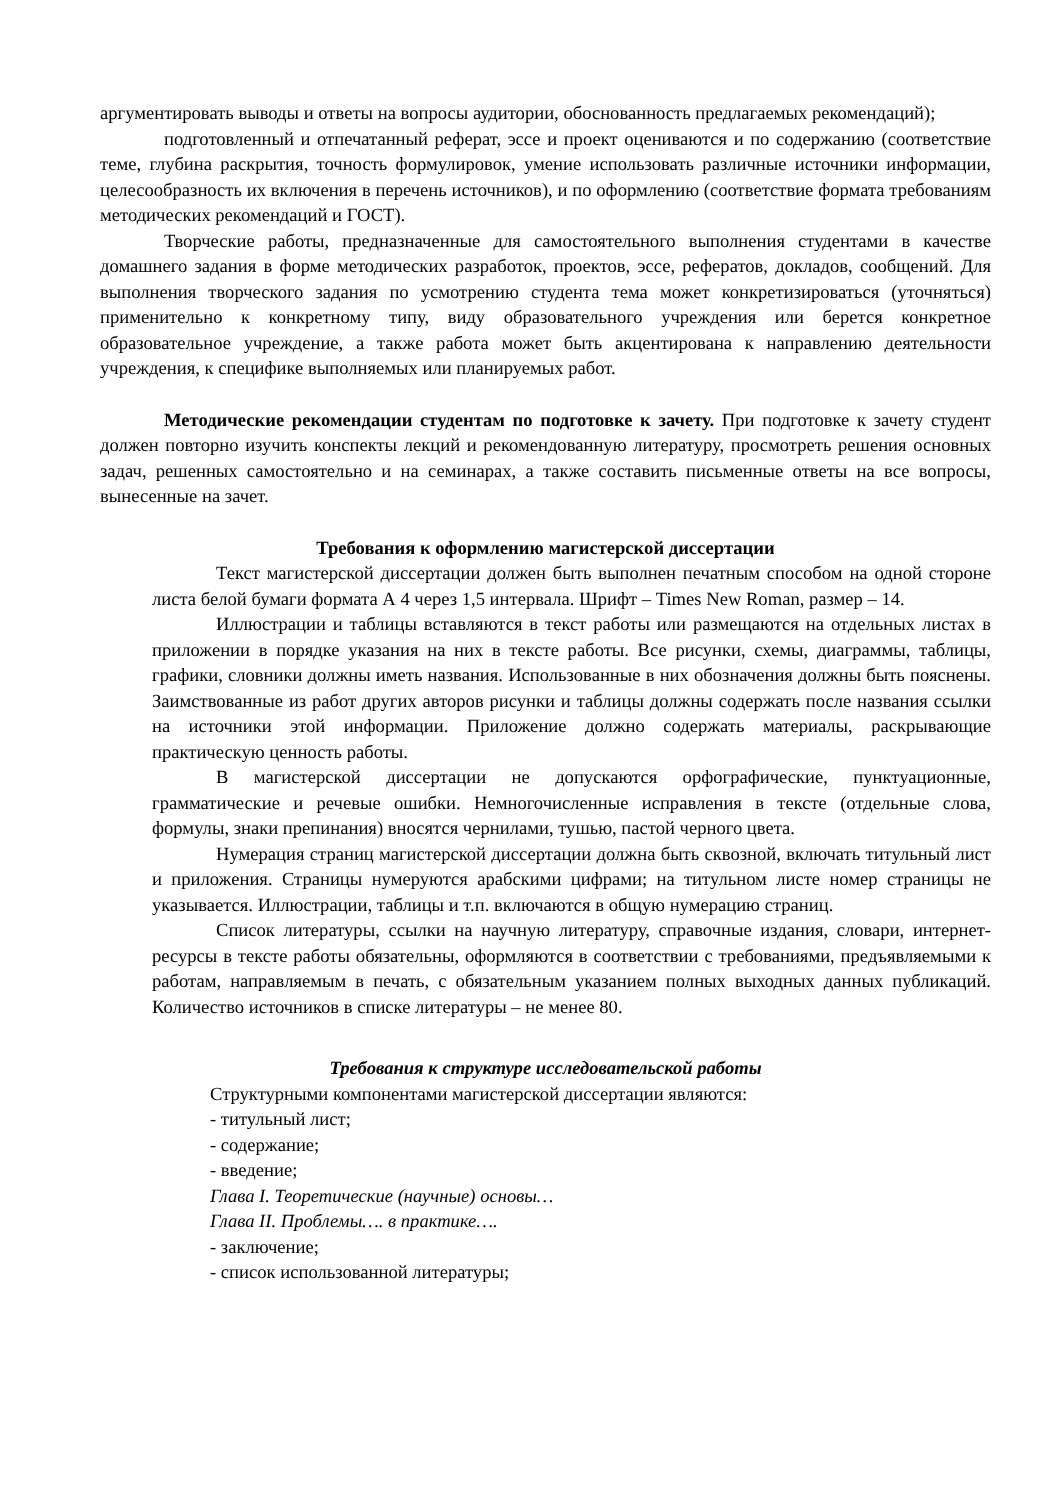аргументировать выводы и ответы на вопросы аудитории, обоснованность предлагаемых рекомендаций);
подготовленный и отпечатанный реферат, эссе и проект оцениваются и по содержанию (соответствие теме, глубина раскрытия, точность формулировок, умение использовать различные источники информации, целесообразность их включения в перечень источников), и по оформлению (соответствие формата требованиям методических рекомендаций и ГОСТ).
Творческие работы, предназначенные для самостоятельного выполнения студентами в качестве домашнего задания в форме методических разработок, проектов, эссе, рефератов, докладов, сообщений. Для выполнения творческого задания по усмотрению студента тема может конкретизироваться (уточняться) применительно к конкретному типу, виду образовательного учреждения или берется конкретное образовательное учреждение, а также работа может быть акцентирована к направлению деятельности учреждения, к специфике выполняемых или планируемых работ.
Методические рекомендации студентам по подготовке к зачету. При подготовке к зачету студент должен повторно изучить конспекты лекций и рекомендованную литературу, просмотреть решения основных задач, решенных самостоятельно и на семинарах, а также составить письменные ответы на все вопросы, вынесенные на зачет.
Требования к оформлению магистерской диссертации
Текст магистерской диссертации должен быть выполнен печатным способом на одной стороне листа белой бумаги формата А 4 через 1,5 интервала. Шрифт – Times New Roman, размер – 14.
Иллюстрации и таблицы вставляются в текст работы или размещаются на отдельных листах в приложении в порядке указания на них в тексте работы. Все рисунки, схемы, диаграммы, таблицы, графики, словники должны иметь названия. Использованные в них обозначения должны быть пояснены. Заимствованные из работ других авторов рисунки и таблицы должны содержать после названия ссылки на источники этой информации. Приложение должно содержать материалы, раскрывающие практическую ценность работы.
В магистерской диссертации не допускаются орфографические, пунктуационные, грамматические и речевые ошибки. Немногочисленные исправления в тексте (отдельные слова, формулы, знаки препинания) вносятся чернилами, тушью, пастой черного цвета.
Нумерация страниц магистерской диссертации должна быть сквозной, включать титульный лист и приложения. Страницы нумеруются арабскими цифрами; на титульном листе номер страницы не указывается. Иллюстрации, таблицы и т.п. включаются в общую нумерацию страниц.
Список литературы, ссылки на научную литературу, справочные издания, словари, интернет-ресурсы в тексте работы обязательны, оформляются в соответствии с требованиями, предъявляемыми к работам, направляемым в печать, с обязательным указанием полных выходных данных публикаций. Количество источников в списке литературы – не менее 80.
Требования к структуре исследовательской работы
Структурными компонентами магистерской диссертации являются:
- титульный лист;
- содержание;
- введение;
Глава I. Теоретические (научные) основы…
Глава II. Проблемы…. в практике….
- заключение;
- список использованной литературы;